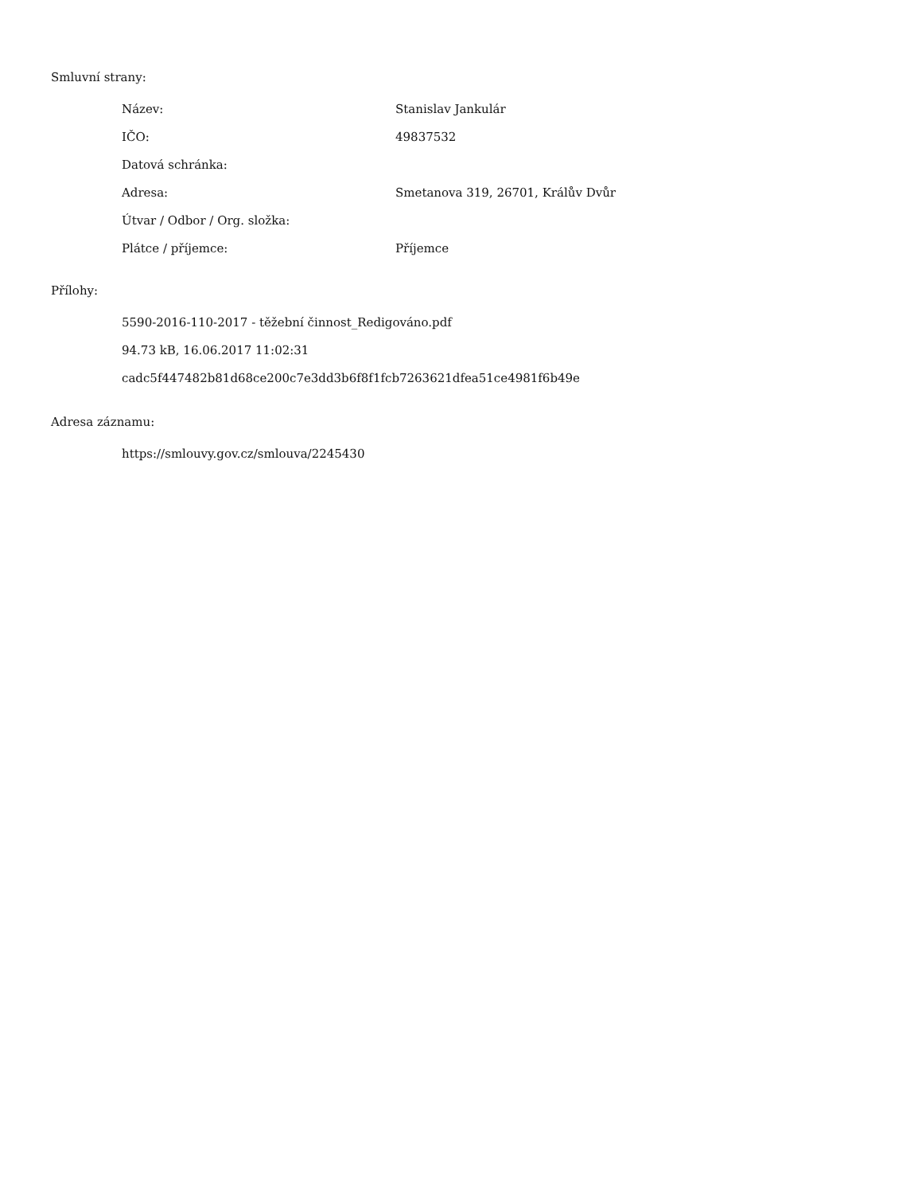Smluvní strany:
| Název: | Stanislav Jankulár |
| IČO: | 49837532 |
| Datová schránka: | |
| Adresa: | Smetanova 319, 26701, Králův Dvůr |
| Útvar / Odbor / Org. složka: | |
| Plátce / příjemce: | Příjemce |
Přílohy:
5590-2016-110-2017 - těžební činnost_Redigováno.pdf
94.73 kB, 16.06.2017 11:02:31
cadc5f447482b81d68ce200c7e3dd3b6f8f1fcb7263621dfea51ce4981f6b49e
Adresa záznamu:
https://smlouvy.gov.cz/smlouva/2245430